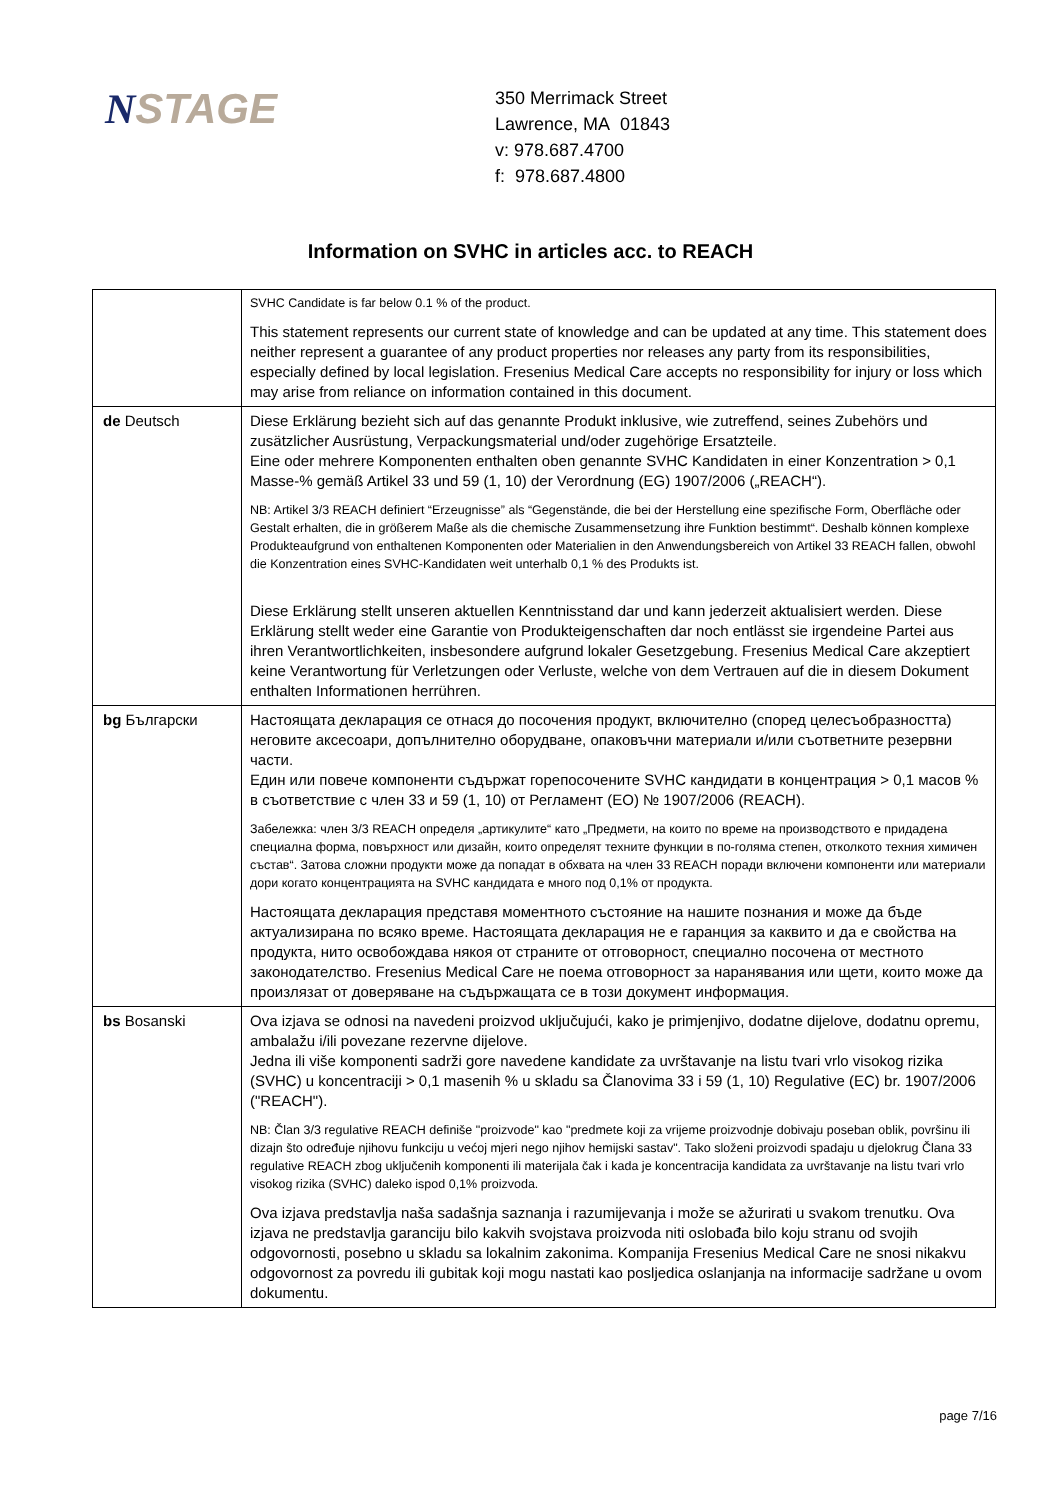NSTAGE
350 Merrimack Street
Lawrence, MA 01843
v: 978.687.4700
f: 978.687.4800
Information on SVHC in articles acc. to REACH
| | SVHC Candidate is far below 0.1 % of the product. This statement represents our current state of knowledge and can be updated at any time. This statement does neither represent a guarantee of any product properties nor releases any party from its responsibilities, especially defined by local legislation. Fresenius Medical Care accepts no responsibility for injury or loss which may arise from reliance on information contained in this document. |
| de Deutsch | Diese Erklärung bezieht sich auf das genannte Produkt inklusive, wie zutreffend, seines Zubehörs und zusätzlicher Ausrüstung, Verpackungsmaterial und/oder zugehörige Ersatzteile. Eine oder mehrere Komponenten enthalten oben genannte SVHC Kandidaten in einer Konzentration > 0,1 Masse-% gemäß Artikel 33 und 59 (1, 10) der Verordnung (EG) 1907/2006 („REACH“). NB: Artikel 3/3 REACH definiert “Erzeugnisse” als “Gegenstände, die bei der Herstellung eine spezifische Form, Oberfläche oder Gestalt erhalten, die in größerem Maße als die chemische Zusammensetzung ihre Funktion bestimmt“. Deshalb können komplexe Produkteaufgrund von enthaltenen Komponenten oder Materialien in den Anwendungsbereich von Artikel 33 REACH fallen, obwohl die Konzentration eines SVHC-Kandidaten weit unterhalb 0,1 % des Produkts ist. Diese Erklärung stellt unseren aktuellen Kenntnisstand dar und kann jederzeit aktualisiert werden. Diese Erklärung stellt weder eine Garantie von Produkteigenschaften dar noch entlässt sie irgendeine Partei aus ihren Verantwortlichkeiten, insbesondere aufgrund lokaler Gesetzgebung. Fresenius Medical Care akzeptiert keine Verantwortung für Verletzungen oder Verluste, welche von dem Vertrauen auf die in diesem Dokument enthalten Informationen herrühren. |
| bg Български | Настоящата декларация се отнася до посочения продукт, включително (според целесъобразността) неговите аксесоари, допълнително оборудване, опаковъчни материали и/или съответните резервни части. Един или повече компоненти съдържат горепосочените SVHC кандидати в концентрация > 0,1 масов % в съответствие с член 33 и 59 (1, 10) от Регламент (ЕО) № 1907/2006 (REACH). Забележка: член 3/3 REACH определя „артикулите“ като „Предмети, на които по време на производството е придадена специална форма, повърхност или дизайн, които определят техните функции в по-голяма степен, отколкото техния химичен състав“. Затова сложни продукти може да попадат в обхвата на член 33 REACH поради включени компоненти или материали дори когато концентрацията на SVHC кандидата е много под 0,1% от продукта. Настоящата декларация представя моментното състояние на нашите познания и може да бъде актуализирана по всяко време. Настоящата декларация не е гаранция за каквито и да е свойства на продукта, нито освобождава някоя от страните от отговорност, специално посочена от местното законодателство. Fresenius Medical Care не поема отговорност за наранявания или щети, които може да произлязат от доверяване на съдържащата се в този документ информация. |
| bs Bosanski | Ova izjava se odnosi na navedeni proizvod uključujući, kako je primjenjivo, dodatne dijelove, dodatnu opremu, ambalažu i/ili povezane rezervne dijelove. Jedna ili više komponenti sadrži gore navedene kandidate za uvrštavanje na listu tvari vrlo visokog rizika (SVHC) u koncentraciji > 0,1 masenih % u skladu sa Članovima 33 i 59 (1, 10) Regulative (EC) br. 1907/2006 ("REACH"). NB: Član 3/3 regulative REACH definiše "proizvode" kao "predmete koji za vrijeme proizvodnje dobivaju poseban oblik, površinu ili dizajn što određuje njihovu funkciju u većoj mjeri nego njihov hemijski sastav". Tako složeni proizvodi spadaju u djelokrug Člana 33 regulative REACH zbog uključenih komponenti ili materijala čak i kada je koncentracija kandidata za uvrštavanje na listu tvari vrlo visokog rizika (SVHC) daleko ispod 0,1% proizvoda. Ova izjava predstavlja naša sadašnja saznanja i razumijevanja i može se ažurirati u svakom trenutku. Ova izjava ne predstavlja garanciju bilo kakvih svojstava proizvoda niti oslobađa bilo koju stranu od svojih odgovornosti, posebno u skladu sa lokalnim zakonima. Kompanija Fresenius Medical Care ne snosi nikakvu odgovornost za povredu ili gubitak koji mogu nastati kao posljedica oslanjanja na informacije sadržane u ovom dokumentu. |
page 7/16